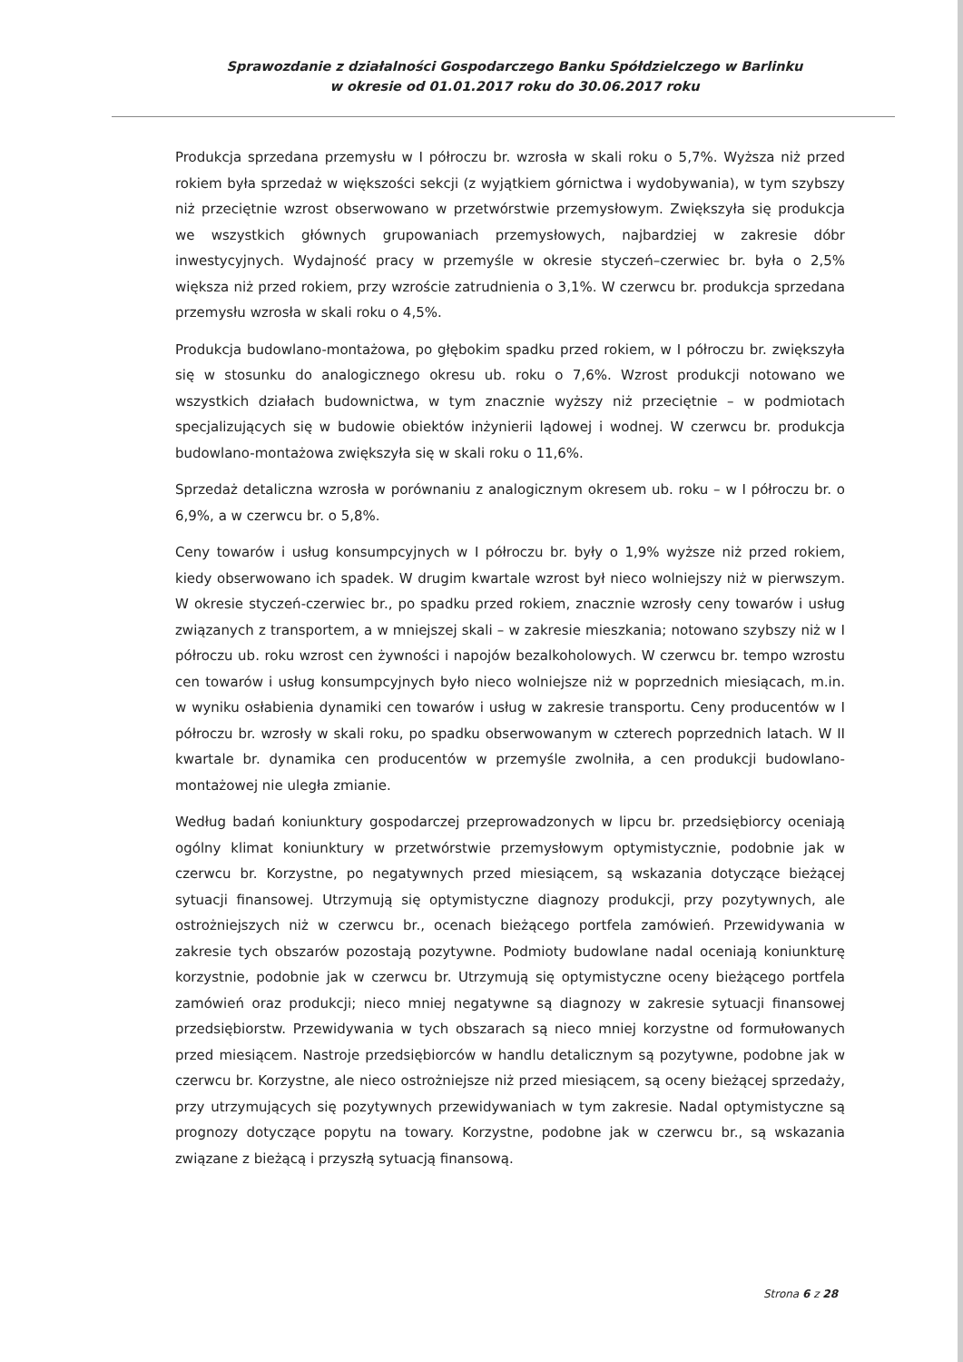Sprawozdanie z działalności Gospodarczego Banku Spółdzielczego w Barlinku
w okresie od 01.01.2017 roku do 30.06.2017 roku
Produkcja sprzedana przemysłu w I półroczu br. wzrosła w skali roku o 5,7%. Wyższa niż przed rokiem była sprzedaż w większości sekcji (z wyjątkiem górnictwa i wydobywania), w tym szybszy niż przeciętnie wzrost obserwowano w przetwórstwie przemysłowym. Zwiększyła się produkcja we wszystkich głównych grupowaniach przemysłowych, najbardziej w zakresie dóbr inwestycyjnych. Wydajność pracy w przemyśle w okresie styczeń–czerwiec br. była o 2,5% większa niż przed rokiem, przy wzroście zatrudnienia o 3,1%. W czerwcu br. produkcja sprzedana przemysłu wzrosła w skali roku o 4,5%.
Produkcja budowlano-montażowa, po głębokim spadku przed rokiem, w I półroczu br. zwiększyła się w stosunku do analogicznego okresu ub. roku o 7,6%. Wzrost produkcji notowano we wszystkich działach budownictwa, w tym znacznie wyższy niż przeciętnie – w podmiotach specjalizujących się w budowie obiektów inżynierii lądowej i wodnej. W czerwcu br. produkcja budowlano-montażowa zwiększyła się w skali roku o 11,6%.
Sprzedaż detaliczna wzrosła w porównaniu z analogicznym okresem ub. roku – w I półroczu br. o 6,9%, a w czerwcu br. o 5,8%.
Ceny towarów i usług konsumpcyjnych w I półroczu br. były o 1,9% wyższe niż przed rokiem, kiedy obserwowano ich spadek. W drugim kwartale wzrost był nieco wolniejszy niż w pierwszym. W okresie styczeń-czerwiec br., po spadku przed rokiem, znacznie wzrosły ceny towarów i usług związanych z transportem, a w mniejszej skali – w zakresie mieszkania; notowano szybszy niż w I półroczu ub. roku wzrost cen żywności i napojów bezalkoholowych. W czerwcu br. tempo wzrostu cen towarów i usług konsumpcyjnych było nieco wolniejsze niż w poprzednich miesiącach, m.in. w wyniku osłabienia dynamiki cen towarów i usług w zakresie transportu. Ceny producentów w I półroczu br. wzrosły w skali roku, po spadku obserwowanym w czterech poprzednich latach. W II kwartale br. dynamika cen producentów w przemyśle zwolniła, a cen produkcji budowlano-montażowej nie uległa zmianie.
Według badań koniunktury gospodarczej przeprowadzonych w lipcu br. przedsiębiorcy oceniają ogólny klimat koniunktury w przetwórstwie przemysłowym optymistycznie, podobnie jak w czerwcu br. Korzystne, po negatywnych przed miesiącem, są wskazania dotyczące bieżącej sytuacji finansowej. Utrzymują się optymistyczne diagnozy produkcji, przy pozytywnych, ale ostrożniejszych niż w czerwcu br., ocenach bieżącego portfela zamówień. Przewidywania w zakresie tych obszarów pozostają pozytywne. Podmioty budowlane nadal oceniają koniunkturę korzystnie, podobnie jak w czerwcu br. Utrzymują się optymistyczne oceny bieżącego portfela zamówień oraz produkcji; nieco mniej negatywne są diagnozy w zakresie sytuacji finansowej przedsiębiorstw. Przewidywania w tych obszarach są nieco mniej korzystne od formułowanych przed miesiącem. Nastroje przedsiębiorców w handlu detalicznym są pozytywne, podobne jak w czerwcu br. Korzystne, ale nieco ostrożniejsze niż przed miesiącem, są oceny bieżącej sprzedaży, przy utrzymujących się pozytywnych przewidywaniach w tym zakresie. Nadal optymistyczne są prognozy dotyczące popytu na towary. Korzystne, podobne jak w czerwcu br., są wskazania związane z bieżącą i przyszłą sytuacją finansową.
Strona 6 z 28